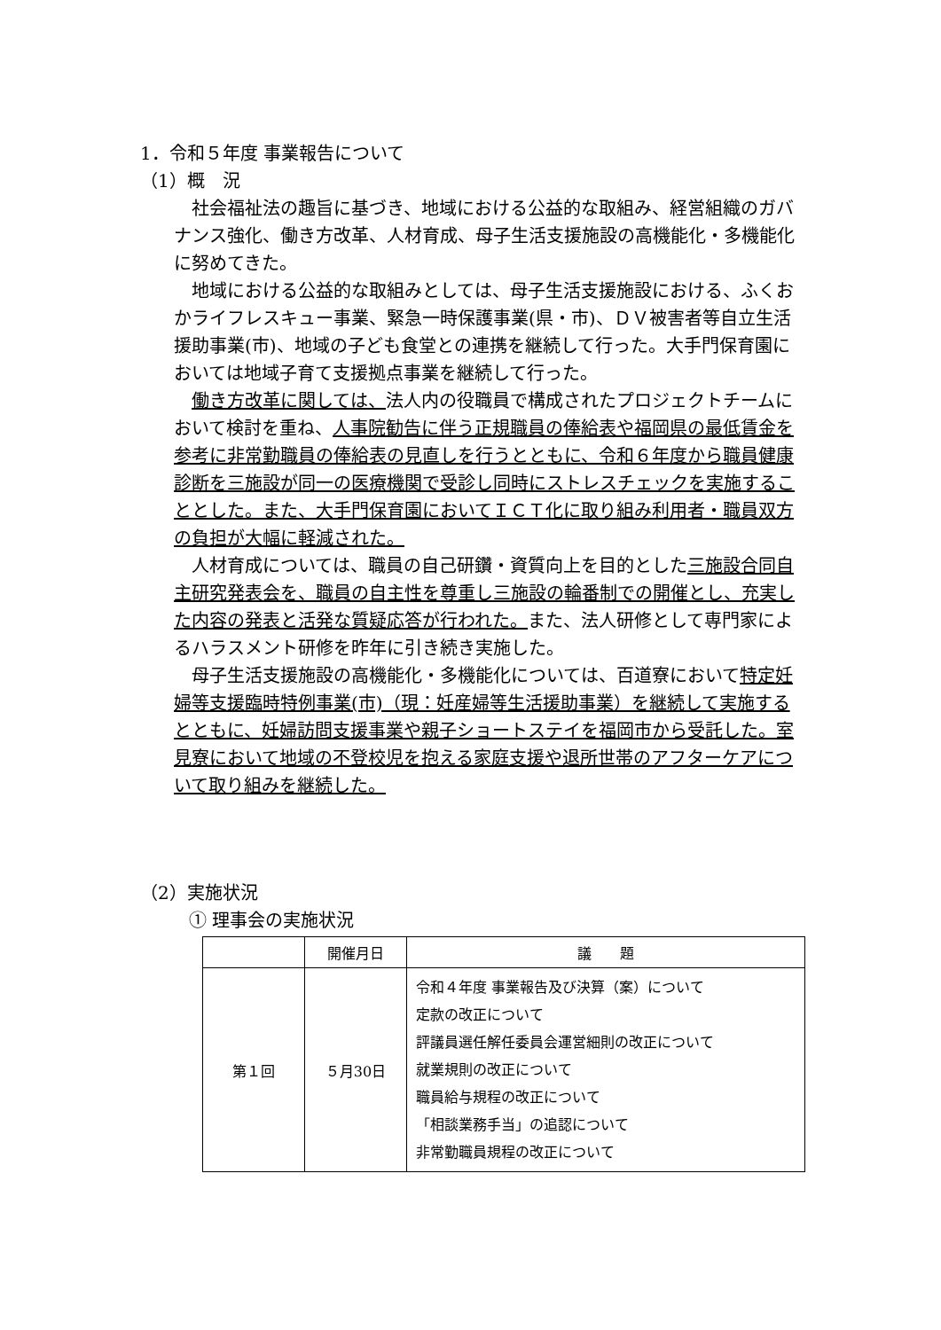1．令和５年度 事業報告について
（1）概　況
社会福祉法の趣旨に基づき、地域における公益的な取組み、経営組織のガバナンス強化、働き方改革、人材育成、母子生活支援施設の高機能化・多機能化に努めてきた。
地域における公益的な取組みとしては、母子生活支援施設における、ふくおかライフレスキュー事業、緊急一時保護事業(県・市)、ＤＶ被害者等自立生活援助事業(市)、地域の子ども食堂との連携を継続して行った。大手門保育園においては地域子育て支援拠点事業を継続して行った。
働き方改革に関しては、法人内の役職員で構成されたプロジェクトチームにおいて検討を重ね、人事院勧告に伴う正規職員の俸給表や福岡県の最低賃金を参考に非常勤職員の俸給表の見直しを行うとともに、令和６年度から職員健康診断を三施設が同一の医療機関で受診し同時にストレスチェックを実施することとした。また、大手門保育園においてＩＣＴ化に取り組み利用者・職員双方の負担が大幅に軽減された。
人材育成については、職員の自己研鑽・資質向上を目的とした三施設合同自主研究発表会を、職員の自主性を尊重し三施設の輪番制での開催とし、充実した内容の発表と活発な質疑応答が行われた。また、法人研修として専門家によるハラスメント研修を昨年に引き続き実施した。
母子生活支援施設の高機能化・多機能化については、百道寮において特定妊婦等支援臨時特例事業(市)（現：妊産婦等生活援助事業）を継続して実施するとともに、妊婦訪問支援事業や親子ショートステイを福岡市から受託した。室見寮において地域の不登校児を抱える家庭支援や退所世帯のアフターケアについて取り組みを継続した。
（2）実施状況
① 理事会の実施状況
| | 開催月日 | 議 題 |
| --- | --- | --- |
| 第１回 | ５月30日 | 令和４年度 事業報告及び決算（案）について 定款の改正について 評議員選任解任委員会運営細則の改正について 就業規則の改正について 職員給与規程の改正について 「相談業務手当」の追認について 非常勤職員規程の改正について |